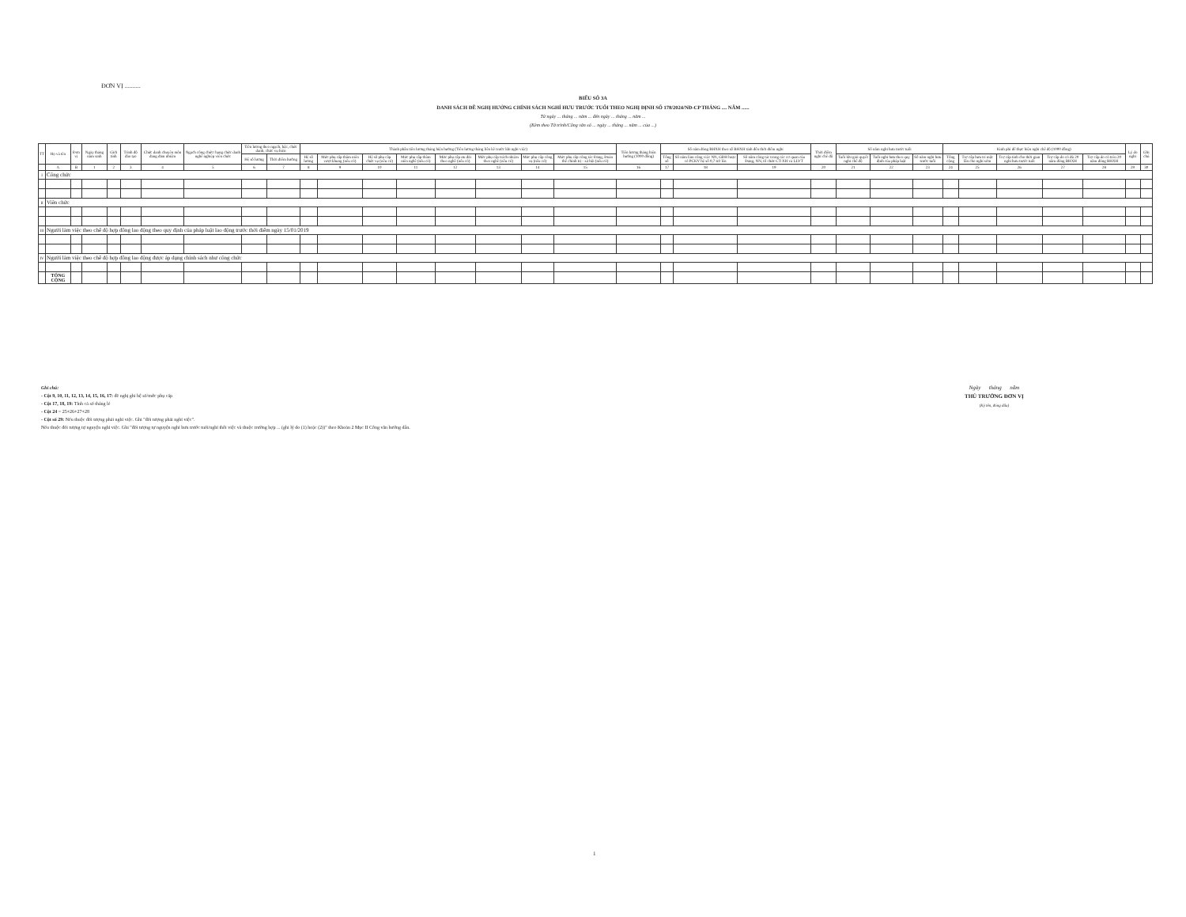ĐƠN VỊ ..........
BIỂU SỐ 3A
DANH SÁCH ĐỀ NGHỊ HƯỞNG CHÍNH SÁCH NGHỈ HƯU TRƯỚC TUỔI THEO NGHỊ ĐỊNH SỐ 178/2024/NĐ-CP THÁNG .... NĂM ......
Từ ngày ... tháng ... năm ... đến ngày ... tháng ... năm ...
(Kèm theo Tờ trình/Công văn số ... ngày ... tháng ... năm ... của ...)
| TT | Họ và tên | Đơn vị | Ngày tháng năm sinh | Giới tính | Trình độ đào tạo | Chức danh chuyên môn đang đảm nhiệm | Ngạch công chức/ hạng chức danh nghề nghiệp viên chức | Tiền lương theo ngạch, bậc, chức danh, chức vụ hiện | | Thành phần tiền lương tháng hiện hưởng (Tiền lương tháng liền kề trước khi nghỉ việc) | | | | | | | | Tiền lương tháng hiện hưởng (1000 đồng) | Số năm đóng BHXH theo sổ BHXH tính đến thời điểm nghỉ | | | Thời điểm nghỉ chế độ | Số năm nghỉ hưu trước tuổi | | | Kinh phí để thực hiện nghỉ chế độ (1000 đồng) | | | | | Lý do nghỉ | Ghi chú |
| --- | --- | --- | --- | --- | --- | --- | --- | --- | --- | --- | --- | --- | --- | --- | --- | --- | --- | --- | --- | --- | --- | --- | --- | --- | --- | --- | --- | --- | --- | --- | --- | --- |
| | | | | | | | | Hệ số lương | Thời điểm hưởng | Hệ số lương | Mức phụ cấp thâm niên vượt khung (nếu có) | Hệ số phụ cấp chức vụ (nếu có) | Mức phụ cấp thâm niên nghề (nếu có) | Mức phụ cấp ưu đãi theo nghề (nếu có) | Mức phụ cấp trách nhiệm theo nghề (nếu có) | Mức phụ cấp công vụ (nếu có) | Mức phụ cấp công tác Đảng, Đoàn thể chính trị - xã hội (nếu có) | | Tổng số | Số năm làm công việc NN, GĐH hoặc có PCKV hệ số 0,7 trở lên | Số năm công tác trong các cơ quan của Đảng, NN, tổ chức CT-XH và LLVT | | Tuổi khi giải quyết nghỉ chế độ | Tuổi nghỉ hưu theo quy định của pháp luật | Số năm nghỉ hưu trước tuổi | Tổng cộng | Trợ cấp hưu trí một lần cho nghỉ sớm | Trợ cấp tính cho thời gian nghỉ hưu trước tuổi | Trợ cấp do có đủ 20 năm đóng BHXH | Trợ cấp do có trên 20 năm đóng BHXH | | |
| | A | B | 1 | 2 | 3 | 4 | 5 | 6 | 7 | 8 | 9 | 10 | 11 | 12 | 13 | 14 | 15 | 16 | 17 | 18 | 19 | 20 | 21 | 22 | 23 | 24 | 25 | 26 | 27 | 28 | 29 | 30 |
| I | Công chức | | | | | | | | | | | | | | | | | | | | | | | | | | | | | | | |
| II | Viên chức | | | | | | | | | | | | | | | | | | | | | | | | | | | | | | | |
| III | Người làm việc theo chế độ hợp đồng lao động theo quy định của pháp luật lao động trước thời điểm ngày 15/01/2019 | | | | | | | | | | | | | | | | | | | | | | | | | | | | | | | |
| IV | Người làm việc theo chế độ hợp đồng lao động được áp dụng chính sách như công chức | | | | | | | | | | | | | | | | | | | | | | | | | | | | | | | |
| | TỔNG CỘNG | | | | | | | | | | | | | | | | | | | | | | | | | | | | | | | |
Ghi chú:
- Cột 9, 10, 11, 12, 13, 14, 15, 16, 17: đề nghị ghi hệ số/mức phụ cấp
- Cột 17, 18, 19: Tính cả số tháng lẻ
- Cột 24 = 25+26+27+28
- Cột số 29: Nếu thuộc đối tượng phải nghỉ việc. Ghi "đối tượng phải nghỉ việc".
Nếu thuộc đối tượng tự nguyện nghỉ việc. Ghi "đối tượng tự nguyện nghỉ hưu trước tuổi/nghỉ thôi việc và thuộc trường hợp ... (ghi lý do (1) hoặc (2))" theo Khoản 2 Mục II Công văn hướng dẫn.
Ngày tháng năm
THỦ TRƯỞNG ĐƠN VỊ
(Ký tên, đóng dấu)
1